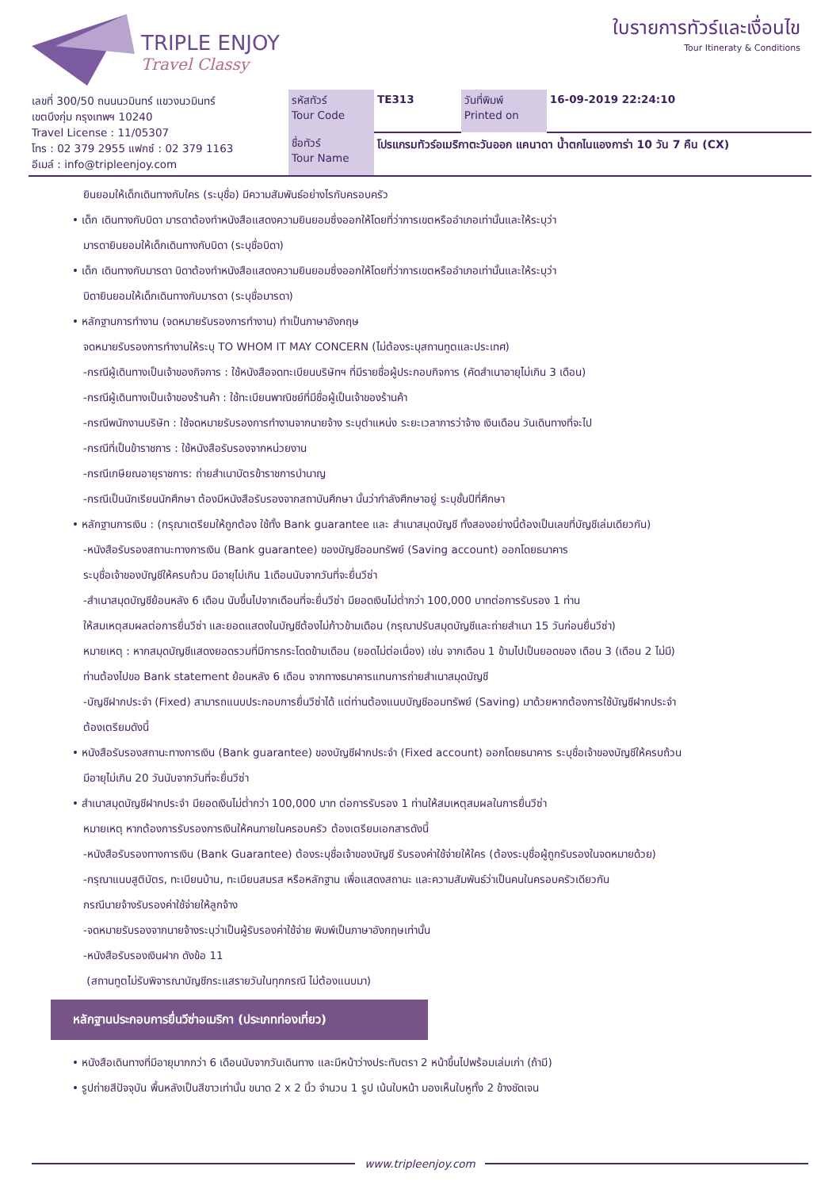TRIPLE ENJOY
Travel Classy
ใบรายการทัวร์และเงื่อนไข
Tour Itineraty & Conditions
| เลขที่ 300/50 ถนนนวมินทร์ แขวงนวมินทร์ เขตบึงกุ่ม กรุงเทพฯ 10240 Travel License : 11/05307 โทร : 02 379 2955 แฟกซ์ : 02 379 1163 อีเมล์ : info@tripleenjoy.com | รหัสทัวร์ Tour Code | TE313 | วันที่พิมพ์ Printed on | 16-09-2019 22:24:10 |
| | ชื่อทัวร์ Tour Name | โปรแกรมทัวร์อเมริกาตะวันออก แคนาดา น้ำตกไนแองการ่า 10 วัน 7 คืน (CX) | | |
ยินยอมให้เด็กเดินทางกับใคร (ระบุชื่อ) มีความสัมพันธ์อย่างไรกับครอบครัว
• เด็ก เดินทางกับบิดา มารดาต้องทำหนังสือแสดงความยินยอมซึ่งออกให้โดยที่ว่าการเขตหรืออำเภอเท่านั้นและให้ระบุว่า
มารดายินยอมให้เด็กเดินทางกับบิดา (ระบุชื่อบิดา)
• เด็ก เดินทางกับมารดา บิดาต้องทำหนังสือแสดงความยินยอมซึ่งออกให้โดยที่ว่าการเขตหรืออำเภอเท่านั้นและให้ระบุว่า
บิดายินยอมให้เด็กเดินทางกับมารดา (ระบุชื่อมารดา)
• หลักฐานการทำงาน (จดหมายรับรองการทำงาน) ทำเป็นภาษาอังกฤษ
จดหมายรับรองการทำงานให้ระบุ TO WHOM IT MAY CONCERN (ไม่ต้องระบุสถานทูตและประเทศ)
-กรณีผู้เดินทางเป็นเจ้าของกิจการ : ใช้หนังสือจดทะเบียนบริษัทฯ ที่มีรายชื่อผู้ประกอบกิจการ (คัดสำเนาอายุไม่เกิน 3 เดือน)
-กรณีผู้เดินทางเป็นเจ้าของร้านค้า : ใช้ทะเบียนพาณิชย์ที่มีชื่อผู้เป็นเจ้าของร้านค้า
-กรณีพนักงานบริษัท : ใช้จดหมายรับรองการทำงานจากนายจ้าง ระบุตำแหน่ง ระยะเวลาการว่าจ้าง เงินเดือน วันเดินทางที่จะไป
-กรณีที่เป็นข้าราชการ : ใช้หนังสือรับรองจากหน่วยงาน
-กรณีเกษียณอายุราชการ: ถ่ายสำเนาบัตรข้าราชการบำนาญ
-กรณีเป็นนักเรียนนักศึกษา ต้องมีหนังสือรับรองจากสถาบันศึกษา นั้นว่ากำลังศึกษาอยู่ ระบุชั้นปีที่ศึกษา
• หลักฐานการเงิน : (กรุณาเตรียมให้ถูกต้อง ใช้ทั้ง Bank guarantee และ สำเนาสมุดบัญชี ทั้งสองอย่างนี้ต้องเป็นเลขที่บัญชีเล่มเดียวกัน)
-หนังสือรับรองสถานะทางการเงิน (Bank guarantee) ของบัญชีออมทรัพย์ (Saving account) ออกโดยธนาคาร
ระบุชื่อเจ้าของบัญชีให้ครบถ้วน มีอายุไม่เกิน 1เดือนนับจากวันที่จะยื่นวีซ่า
-สำเนาสมุดบัญชีย้อนหลัง 6 เดือน นับขึ้นไปจากเดือนที่จะยื่นวีซ่า มียอดเงินไม่ต่ำกว่า 100,000 บาทต่อการรับรอง 1 ท่าน
ให้สมเหตุสมผลต่อการยื่นวีซ่า และยอดแสดงในบัญชีต้องไม่ก้าวข้ามเดือน (กรุณาปรับสมุดบัญชีและถ่ายสำเนา 15 วันก่อนยื่นวีซ่า)
หมายเหตุ : หากสมุดบัญชีแสดงยอดรวมที่มีการกระโดดข้ามเดือน (ยอดไม่ต่อเนื่อง) เช่น จากเดือน 1 ข้ามไปเป็นยอดของ เดือน 3 (เดือน 2 ไม่มี)
ท่านต้องไปขอ Bank statement ย้อนหลัง 6 เดือน จากทางธนาคารแทนการถ่ายสำเนาสมุดบัญชี
-บัญชีฝากประจำ (Fixed) สามารถแนบประกอบการยื่นวีซ่าได้ แต่ท่านต้องแนบบัญชีออมทรัพย์ (Saving) มาด้วยหากต้องการใช้บัญชีฝากประจำ
ต้องเตรียมดังนี้
• หนังสือรับรองสถานะทางการเงิน (Bank guarantee) ของบัญชีฝากประจำ (Fixed account) ออกโดยธนาคาร ระบุชื่อเจ้าของบัญชีให้ครบถ้วน
มีอายุไม่เกิน 20 วันนับจากวันที่จะยื่นวีซ่า
• สำเนาสมุดบัญชีฝากประจำ มียอดเงินไม่ต่ำกว่า 100,000 บาท ต่อการรับรอง 1 ท่านให้สมเหตุสมผลในการยื่นวีซ่า
หมายเหตุ หากต้องการรับรองการเงินให้คนภายในครอบครัว ต้องเตรียมเอกสารดังนี้
-หนังสือรับรองทางการเงิน (Bank Guarantee) ต้องระบุชื่อเจ้าของบัญชี รับรองค่าใช้จ่ายให้ใคร (ต้องระบุชื่อผู้ถูกรับรองในจดหมายด้วย)
-กรุณาแนบสูติบัตร, ทะเบียนบ้าน, ทะเบียนสมรส หรือหลักฐาน เพื่อแสดงสถานะ และความสัมพันธ์ว่าเป็นคนในครอบครัวเดียวกัน
กรณีนายจ้างรับรองค่าใช้จ่ายให้ลูกจ้าง
-จดหมายรับรองจากนายจ้างระบุว่าเป็นผู้รับรองค่าใช้จ่าย พิมพ์เป็นภาษาอังกฤษเท่านั้น
-หนังสือรับรองเงินฝาก ดังข้อ 11
(สถานทูตไม่รับพิจารณาบัญชีกระแสรายวันในทุกกรณี ไม่ต้องแนบมา)
หลักฐานประกอบการยื่นวีซ่าอเมริกา (ประเภทท่องเที่ยว)
• หนังสือเดินทางที่มีอายุมากกว่า 6 เดือนนับจากวันเดินทาง และมีหน้าว่างประทับตรา 2 หน้าขึ้นไปพร้อมเล่มเก่า (ถ้ามี)
• รูปถ่ายสีปัจจุบัน พื้นหลังเป็นสีขาวเท่านั้น ขนาด 2 x 2 นิ้ว จำนวน 1 รูป เน้นใบหน้า มองเห็นใบหูทั้ง 2 ข้างชัดเจน
www.tripleenjoy.com